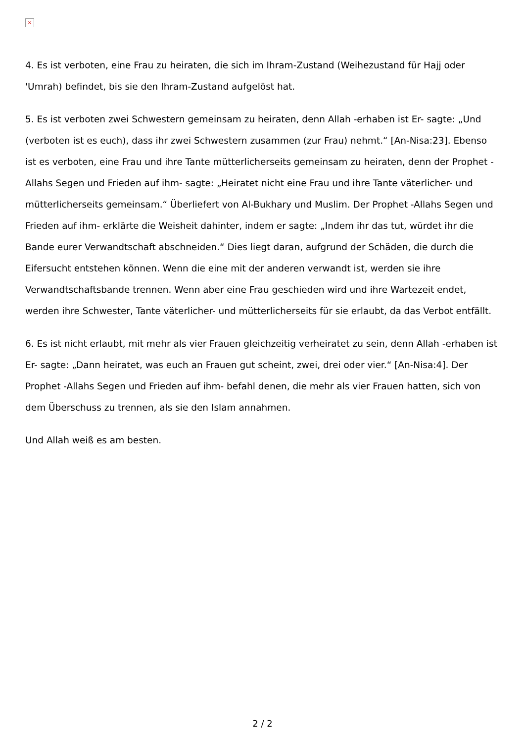×
4. Es ist verboten, eine Frau zu heiraten, die sich im Ihram-Zustand (Weihezustand für Hajj oder 'Umrah) befindet, bis sie den Ihram-Zustand aufgelöst hat.
5. Es ist verboten zwei Schwestern gemeinsam zu heiraten, denn Allah -erhaben ist Er- sagte: „Und (verboten ist es euch), dass ihr zwei Schwestern zusammen (zur Frau) nehmt.“ [An-Nisa:23]. Ebenso ist es verboten, eine Frau und ihre Tante mütterlicherseits gemeinsam zu heiraten, denn der Prophet -Allahs Segen und Frieden auf ihm- sagte: „Heiratet nicht eine Frau und ihre Tante väterlicher- und mütterlicherseits gemeinsam.“ Überliefert von Al-Bukhary und Muslim. Der Prophet -Allahs Segen und Frieden auf ihm- erklärte die Weisheit dahinter, indem er sagte: „Indem ihr das tut, würdet ihr die Bande eurer Verwandtschaft abschneiden.“ Dies liegt daran, aufgrund der Schäden, die durch die Eifersucht entstehen können. Wenn die eine mit der anderen verwandt ist, werden sie ihre Verwandtschaftsbande trennen. Wenn aber eine Frau geschieden wird und ihre Wartezeit endet, werden ihre Schwester, Tante väterlicher- und mütterlicherseits für sie erlaubt, da das Verbot entfällt.
6. Es ist nicht erlaubt, mit mehr als vier Frauen gleichzeitig verheiratet zu sein, denn Allah -erhaben ist Er- sagte: „Dann heiratet, was euch an Frauen gut scheint, zwei, drei oder vier.“ [An-Nisa:4]. Der Prophet -Allahs Segen und Frieden auf ihm- befahl denen, die mehr als vier Frauen hatten, sich von dem Überschuss zu trennen, als sie den Islam annahmen.
Und Allah weiß es am besten.
2 / 2